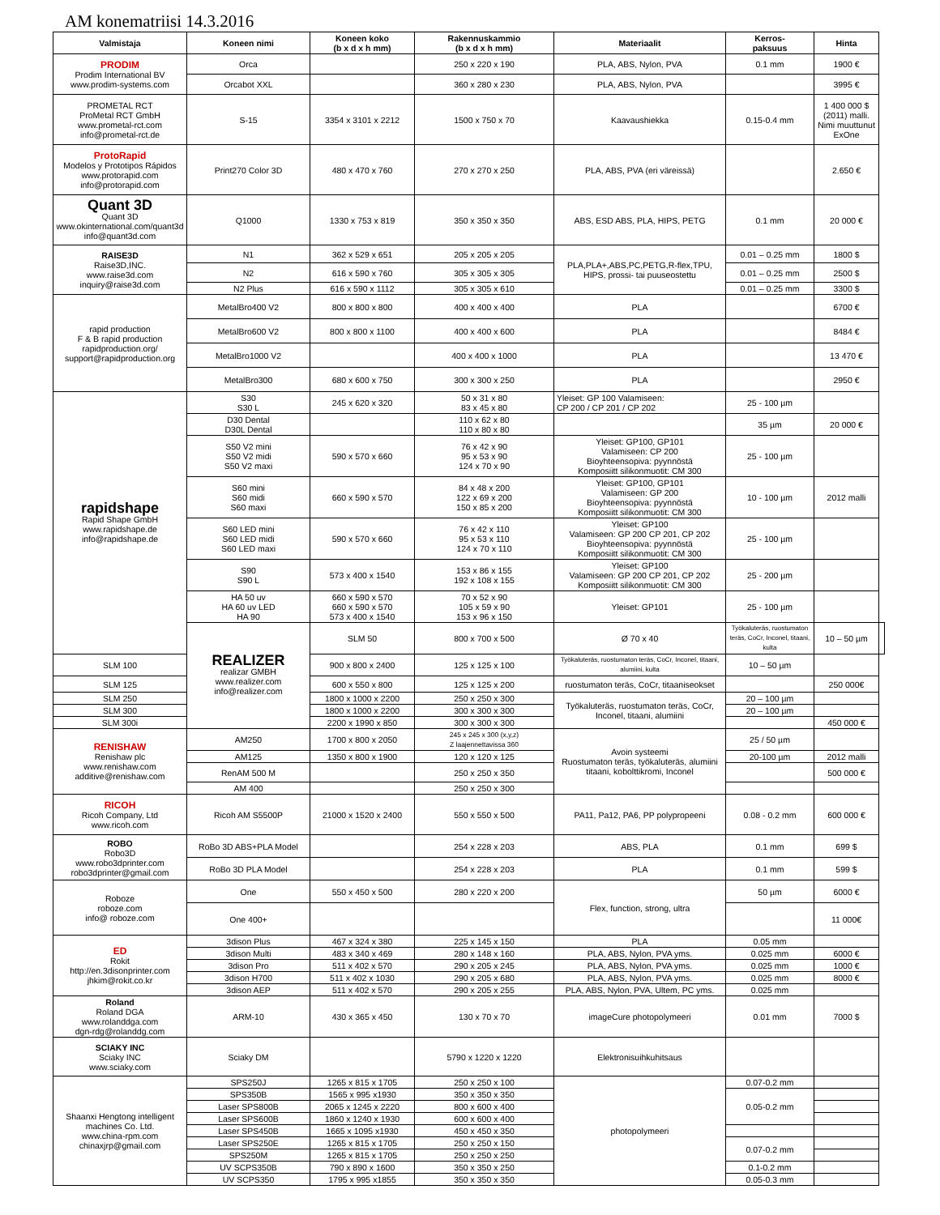AM konematriisi 14.3.2016
| Valmistaja | Koneen nimi | Koneen koko (b x d x h mm) | Rakennuskammio (b x d x h mm) | Materiaalit | Kerros- paksuus | Hinta | |
| --- | --- | --- | --- | --- | --- | --- | --- |
| PRODIM Prodim International BV www.prodim-systems.com | Orca | | 250 x 220 x 190 | PLA, ABS, Nylon, PVA | 0.1 mm | 1900 € | |
| | Orcabot XXL | | 360 x 280 x 230 | PLA, ABS, Nylon, PVA | | 3995 € | |
| PROMETAL RCT ProMetal RCT GmbH www.prometal-rct.com info@prometal-rct.de | S-15 | 3354 x 3101 x 2212 | 1500 x 750 x 70 | Kaavaushiekka | 0.15-0.4 mm | 1 400 000 $ (2011) malli. Nimi muuttunut ExOne | |
| ProtoRapid Modelos y Prototipos Rápidos www.protorapid.com info@protorapid.com | Print270 Color 3D | 480 x 470 x 760 | 270 x 270 x 250 | PLA, ABS, PVA (eri väreissä) | | 2.650 € | |
| Quant 3D Quant 3D www.okinternational.com/quant3d info@quant3d.com | Q1000 | 1330 x 753 x 819 | 350 x 350 x 350 | ABS, ESD ABS, PLA, HIPS, PETG | 0.1 mm | 20 000 € | |
| RAISE3D Raise3D,INC. www.raise3d.com inquiry@raise3d.com | N1 | 362 x 529 x 651 | 205 x 205 x 205 | PLA,PLA+,ABS,PC,PETG,R-flex,TPU, HIPS, prossi- tai puuseostettu | 0.01 – 0.25 mm | 1800 $ | |
| | N2 | 616 x 590 x 760 | 305 x 305 x 305 | | 0.01 – 0.25 mm | 2500 $ | |
| | N2 Plus | 616 x 590 x 1112 | 305 x 305 x 610 | | 0.01 – 0.25 mm | 3300 $ | |
| rapid production F & B rapid production rapidproduction.org/ support@rapidproduction.org | MetalBro400 V2 | 800 x 800 x 800 | 400 x 400 x 400 | PLA | | 6700 € | |
| | MetalBro600 V2 | 800 x 800 x 1100 | 400 x 400 x 600 | PLA | | 8484 € | |
| | MetalBro1000 V2 | | 400 x 400 x 1000 | PLA | | 13 470 € | |
| | MetalBro300 | 680 x 600 x 750 | 300 x 300 x 250 | PLA | | 2950 € | |
| rapidshape Rapid Shape GmbH www.rapidshape.de info@rapidshape.de | S30 S30 L | 245 x 620 x 320 | 50 x 31 x 80 83 x 45 x 80 | Yleiset: GP 100 Valamiseen: CP 200 / CP 201 / CP 202 | 25 - 100 µm | | |
| | D30 Dental D30L Dental | | 110 x 62 x 80 110 x 80 x 80 | | 35 µm | 20 000 € | |
| | S50 V2 mini S50 V2 midi S50 V2 maxi | 590 x 570 x 660 | 76 x 42 x 90 95 x 53 x 90 124 x 70 x 90 | Yleiset: GP100, GP101 Valamiseen: CP 200 Bioyhteensopiva: pyynnöstä Komposiitt silikonmuotit: CM 300 | 25 - 100 µm | | |
| | S60 mini S60 midi S60 maxi | 660 x 590 x 570 | 84 x 48 x 200 122 x 69 x 200 150 x 85 x 200 | Yleiset: GP100, GP101 Valamiseen: GP 200 Bioyhteensopiva: pyynnöstä Komposiitt silikonmuotit: CM 300 | 10 - 100 µm | 2012 malli | |
| | S60 LED mini S60 LED midi S60 LED maxi | 590 x 570 x 660 | 76 x 42 x 110 95 x 53 x 110 124 x 70 x 110 | Yleiset: GP100 Valamiseen: GP 200 CP 201, CP 202 Bioyhteensopiva: pyynnöstä Komposiitt silikonmuotit: CM 300 | 25 - 100 µm | | |
| | S90 S90 L | 573 x 400 x 1540 | 153 x 86 x 155 192 x 108 x 155 | Yleiset: GP100 Valamiseen: GP 200 CP 201, CP 202 Komposiitt silikonmuotit: CM 300 | 25 - 200 µm | | |
| | HA 50 uv HA 60 uv LED HA 90 | 660 x 590 x 570 660 x 590 x 570 573 x 400 x 1540 | 70 x 52 x 90 105 x 59 x 90 153 x 96 x 150 | Yleiset: GP101 | 25 - 100 µm | | |
| | REALIZER realizar GMBH www.realizer.com info@realizer.com | SLM 50 | 800 x 700 x 500 | Ø 70 x 40 | Työkaluteräs, ruostumaton teräs, CoCr, Inconel, titaani, kulta | 10 – 50 µm | |
| SLM 100 | | 900 x 800 x 2400 | 125 x 125 x 100 | Työkaluteräs, ruostumaton teräs, CoCr, Inconel, titaani, alumiini, kulta | 10 – 50 µm | | |
| SLM 125 | | 600 x 550 x 800 | 125 x 125 x 200 | ruostumaton teräs, CoCr, titaaniseokset | | 250 000€ | |
| SLM 250 | | 1800 x 1000 x 2200 | 250 x 250 x 300 | Työkaluteräs, ruostumaton teräs, CoCr, Inconel, titaani, alumiini | 20 – 100 µm | | |
| SLM 300 | | 1800 x 1000 x 2200 | 300 x 300 x 300 | | 20 – 100 µm | | |
| SLM 300i | | 2200 x 1990 x 850 | 300 x 300 x 300 | | | 450 000 € | |
| RENISHAW Renishaw plc www.renishaw.com additive@renishaw.com | AM250 | 1700 x 800 x 2050 | 245 x 245 x 300 (x,y,z) Z laajennettavissa 360 | Avoin systeemi Ruostumaton teräs, työkaluteräs, alumiini titaani, kobolttikromi, Inconel | 25 / 50 µm | | |
| | AM125 | 1350 x 800 x 1900 | 120 x 120 x 125 | | 20-100 µm | 2012 malli | |
| | RenAM 500 M | | 250 x 250 x 350 | | | 500 000 € | |
| | AM 400 | | 250 x 250 x 300 | | | | |
| RICOH Ricoh Company, Ltd www.ricoh.com | Ricoh AM S5500P | 21000 x 1520 x 2400 | 550 x 550 x 500 | PA11, Pa12, PA6, PP polypropeeni | 0.08 - 0.2 mm | 600 000 € | |
| ROBO Robo3D www.robo3dprinter.com robo3dprinter@gmail.com | RoBo 3D ABS+PLA Model | | 254 x 228 x 203 | ABS, PLA | 0.1 mm | 699 $ | |
| | RoBo 3D PLA Model | | 254 x 228 x 203 | PLA | 0.1 mm | 599 $ | |
| Roboze roboze.com info@ roboze.com | One | 550 x 450 x 500 | 280 x 220 x 200 | Flex, function, strong, ultra | 50 µm | 6000 € | |
| | One 400+ | | | | | 11 000€ | |
| ED Rokit http://en.3disonprinter.com jhkim@rokit.co.kr | 3dison Plus | 467 x 324 x 380 | 225 x 145 x 150 | PLA | 0.05 mm | | |
| | 3dison Multi | 483 x 340 x 469 | 280 x 148 x 160 | PLA, ABS, Nylon, PVA yms. | 0.025 mm | 6000 € | |
| | 3dison Pro | 511 x 402 x 570 | 290 x 205 x 245 | PLA, ABS, Nylon, PVA yms. | 0.025 mm | 1000 € | |
| | 3dison H700 | 511 x 402 x 1030 | 290 x 205 x 680 | PLA, ABS, Nylon, PVA yms. | 0.025 mm | 8000 € | |
| | 3dison AEP | 511 x 402 x 570 | 290 x 205 x 255 | PLA, ABS, Nylon, PVA, Ultem, PC yms. | 0.025 mm | | |
| Roland Roland DGA www.rolanddga.com dgn-rdg@rolanddg.com | ARM-10 | 430 x 365 x 450 | 130 x 70 x 70 | imageCure photopolymeeri | 0.01 mm | 7000 $ | |
| SCIAKY INC Sciaky INC www.sciaky.com | Sciaky DM | | 5790 x 1220 x 1220 | Elektronisuihkuhitsaus | | | |
| Shaanxi Hengtong intelligent machines Co. Ltd. www.china-rpm.com chinaxjrp@gmail.com | SPS250J | 1265 x 815 x 1705 | 250 x 250 x 100 | photopolymeeri | 0.07-0.2 mm | | |
| | SPS350B | 1565 x 995 x1930 | 350 x 350 x 350 | | 0.05-0.2 mm | | |
| | Laser SPS800B | 2065 x 1245 x 2220 | 800 x 600 x 400 | | | | |
| | Laser SPS600B | 1860 x 1240 x 1930 | 600 x 600 x 400 | | | | |
| | Laser SPS450B | 1665 x 1095 x1930 | 450 x 450 x 350 | | | | |
| | Laser SPS250E | 1265 x 815 x 1705 | 250 x 250 x 150 | | 0.07-0.2 mm | | |
| | SPS250M | 1265 x 815 x 1705 | 250 x 250 x 250 | | | | |
| | UV SCPS350B | 790 x 890 x 1600 | 350 x 350 x 250 | | 0.1-0.2 mm | | |
| | UV SCPS350 | 1795 x 995 x1855 | 350 x 350 x 350 | | 0.05-0.3 mm | | |